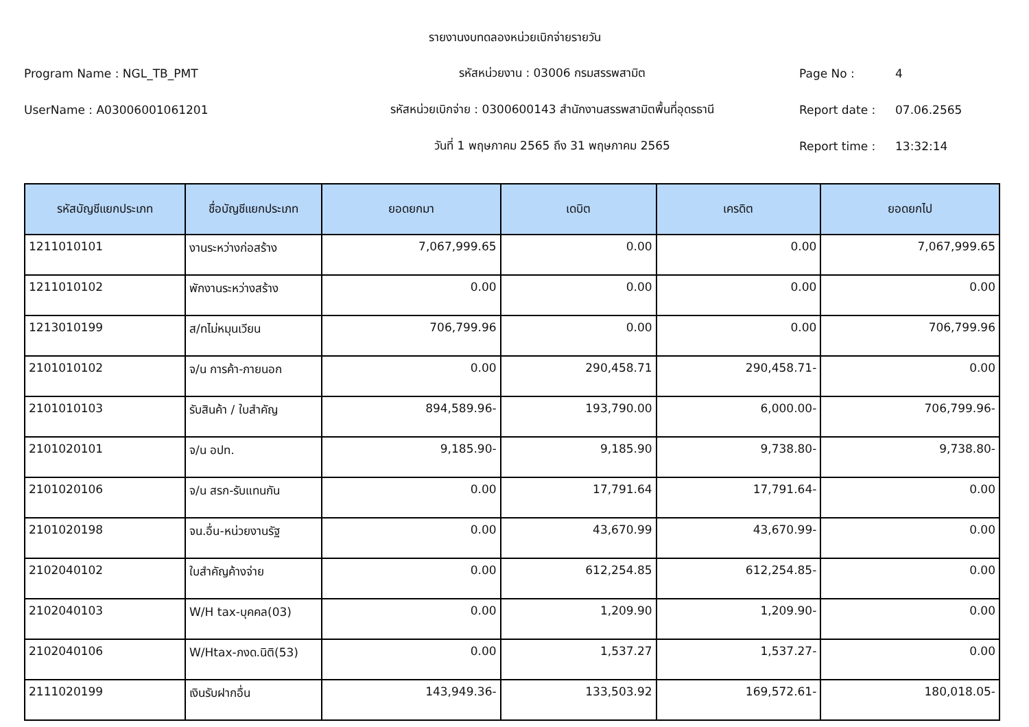รายงานงบทดลองหน่วยเบิกจ่ายรายวัน
Program Name : NGL_TB_PMT รหัสหน่วยงาน : 03006 กรมสรรพสามิต Page No : 4
UserName : A03006001061201
รหัสหน่วยเบิกจ่าย : 0300600143 สำนักงานสรรพสามิตพื้นที่อุดรธานี
Report date : 07.06.2565
วันที่ 1 พฤษภาคม 2565 ถึง 31 พฤษภาคม 2565 Report time : 13:32:14
| รหัสบัญชีแยกประเภท | ชื่อบัญชีแยกประเภท | ยอดยกมา | เดบิต | เครดิต | ยอดยกไป |
| --- | --- | --- | --- | --- | --- |
| 1211010101 | งานระหว่างก่อสร้าง | 7,067,999.65 | 0.00 | 0.00 | 7,067,999.65 |
| 1211010102 | พักงานระหว่างสร้าง | 0.00 | 0.00 | 0.00 | 0.00 |
| 1213010199 | ส/ทไม่หมุนเวียน | 706,799.96 | 0.00 | 0.00 | 706,799.96 |
| 2101010102 | จ/น การค้า-ภายนอก | 0.00 | 290,458.71 | 290,458.71- | 0.00 |
| 2101010103 | รับสินค้า / ใบสำคัญ | 894,589.96- | 193,790.00 | 6,000.00- | 706,799.96- |
| 2101020101 | จ/น อปท. | 9,185.90- | 9,185.90 | 9,738.80- | 9,738.80- |
| 2101020106 | จ/น สรก-รับแทนกัน | 0.00 | 17,791.64 | 17,791.64- | 0.00 |
| 2101020198 | จน.อื่น-หน่วยงานรัฐ | 0.00 | 43,670.99 | 43,670.99- | 0.00 |
| 2102040102 | ใบสำคัญค้างจ่าย | 0.00 | 612,254.85 | 612,254.85- | 0.00 |
| 2102040103 | W/H tax-บุคคล(03) | 0.00 | 1,209.90 | 1,209.90- | 0.00 |
| 2102040106 | W/Htax-ภงด.นิติ(53) | 0.00 | 1,537.27 | 1,537.27- | 0.00 |
| 2111020199 | เงินรับฝากอื่น | 143,949.36- | 133,503.92 | 169,572.61- | 180,018.05- |